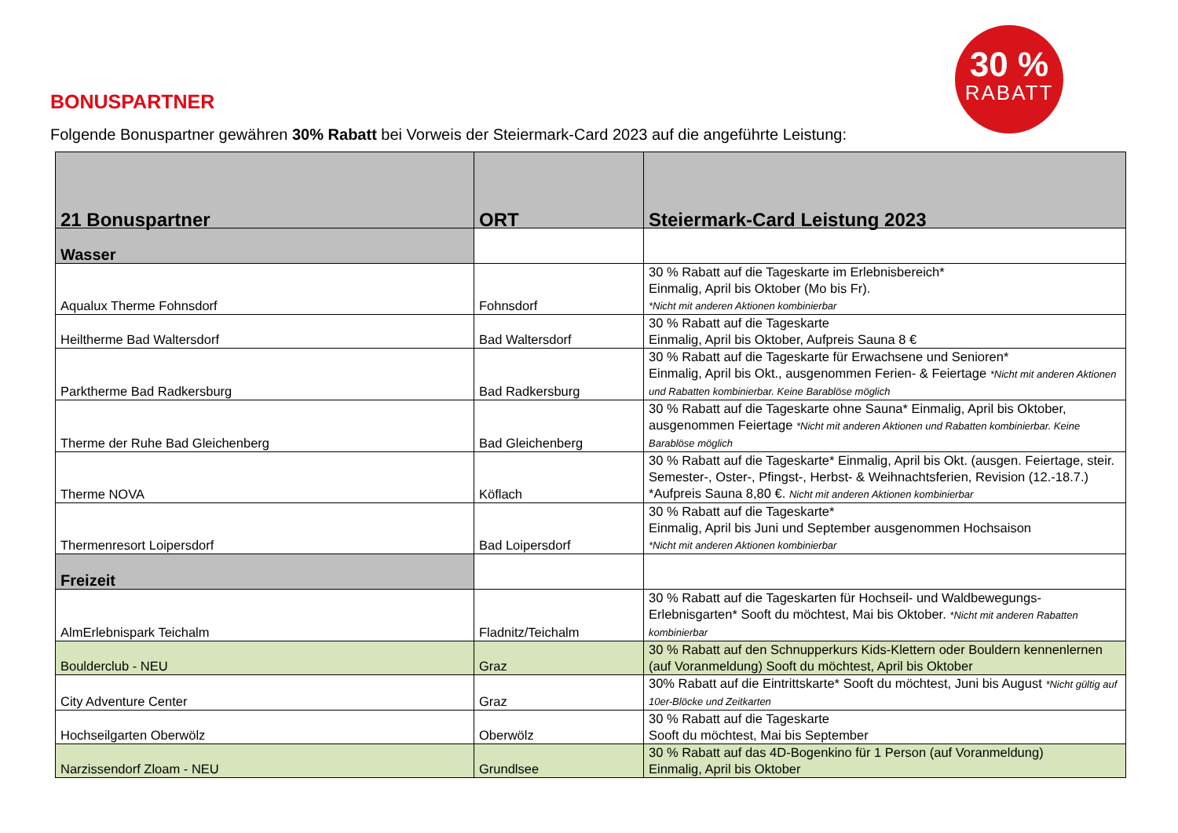30 %
RABATT
BONUSPARTNER
Folgende Bonuspartner gewähren 30% Rabatt bei Vorweis der Steiermark-Card 2023 auf die angeführte Leistung:
| 21 Bonuspartner | ORT | Steiermark-Card Leistung 2023 |
| --- | --- | --- |
| Wasser | | |
| Aqualux Therme Fohnsdorf | Fohnsdorf | 30 % Rabatt auf die Tageskarte im Erlebnisbereich* Einmalig, April bis Oktober (Mo bis Fr). *Nicht mit anderen Aktionen kombinierbar |
| Heiltherme Bad Waltersdorf | Bad Waltersdorf | 30 % Rabatt auf die Tageskarte Einmalig, April bis Oktober, Aufpreis Sauna 8 € |
| Parktherme Bad Radkersburg | Bad Radkersburg | 30 % Rabatt auf die Tageskarte für Erwachsene und Senioren* Einmalig, April bis Okt., ausgenommen Ferien- & Feiertage *Nicht mit anderen Aktionen und Rabatten kombinierbar. Keine Barablöse möglich |
| Therme der Ruhe Bad Gleichenberg | Bad Gleichenberg | 30 % Rabatt auf die Tageskarte ohne Sauna* Einmalig, April bis Oktober, ausgenommen Feiertage *Nicht mit anderen Aktionen und Rabatten kombinierbar. Keine Barablöse möglich |
| Therme NOVA | Köflach | 30 % Rabatt auf die Tageskarte* Einmalig, April bis Okt. (ausgen. Feiertage, steir. Semester-, Oster-, Pfingst-, Herbst- & Weihnachtsferien, Revision (12.-18.7.) *Aufpreis Sauna 8,80 €. Nicht mit anderen Aktionen kombinierbar |
| Thermenresort Loipersdorf | Bad Loipersdorf | 30 % Rabatt auf die Tageskarte* Einmalig, April bis Juni und September ausgenommen Hochsaison *Nicht mit anderen Aktionen kombinierbar |
| Freizeit | | |
| AlmErlebnispark Teichalm | Fladnitz/Teichalm | 30 % Rabatt auf die Tageskarten für Hochseil- und Waldbewegungs-Erlebnisgarten* Sooft du möchtest, Mai bis Oktober. *Nicht mit anderen Rabatten kombinierbar |
| Boulderclub - NEU | Graz | 30 % Rabatt auf den Schnupperkurs Kids-Klettern oder Bouldern kennenlernen (auf Voranmeldung) Sooft du möchtest, April bis Oktober |
| City Adventure Center | Graz | 30% Rabatt auf die Eintrittskarte* Sooft du möchtest, Juni bis August *Nicht gültig auf 10er-Blöcke und Zeitkarten |
| Hochseilgarten Oberwölz | Oberwölz | 30 % Rabatt auf die Tageskarte Sooft du möchtest, Mai bis September |
| Narzissendorf Zloam - NEU | Grundlsee | 30 % Rabatt auf das 4D-Bogenkino für 1 Person (auf Voranmeldung) Einmalig, April bis Oktober |